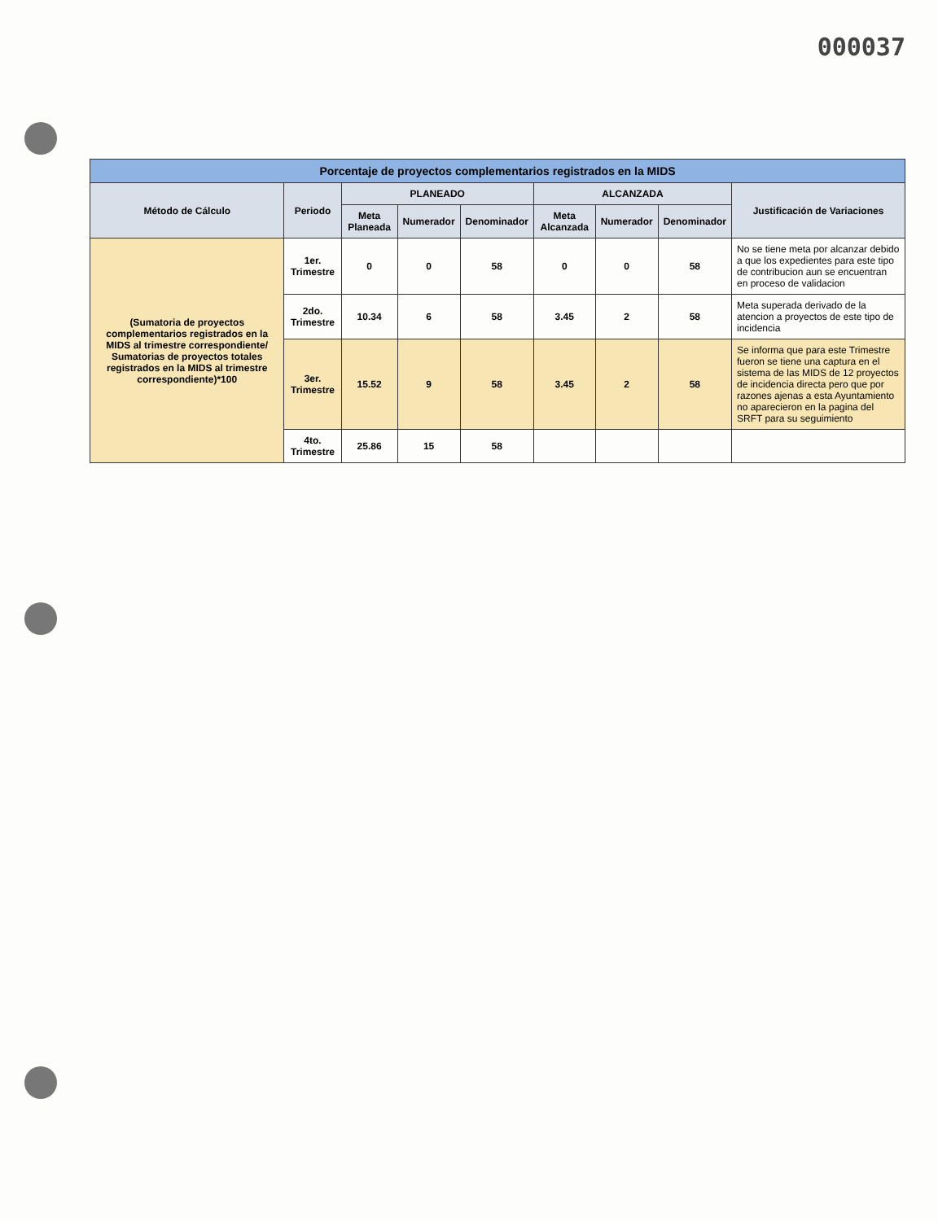000037
| Porcentaje de proyectos complementarios registrados en la MIDS | | | | | | | | |
| --- | --- | --- | --- | --- | --- | --- | --- | --- |
| Método de Cálculo | Periodo | PLANEADO | | | ALCANZADA | | | Justificación de Variaciones |
| | | Meta Planeada | Numerador | Denominador | Meta Alcanzada | Numerador | Denominador | |
| (Sumatoria de proyectos complementarios registrados en la MIDS al trimestre correspondiente/ Sumatorias de proyectos totales registrados en la MIDS al trimestre correspondiente)*100 | 1er. Trimestre | 0 | 0 | 58 | 0 | 0 | 58 | No se tiene meta por alcanzar debido a que los expedientes para este tipo de contribucion aun se encuentran en proceso de validacion |
| | 2do. Trimestre | 10.34 | 6 | 58 | 3.45 | 2 | 58 | Meta superada derivado de la atencion a proyectos de este tipo de incidencia |
| | 3er. Trimestre | 15.52 | 9 | 58 | 3.45 | 2 | 58 | Se informa que para este Trimestre fueron se tiene una captura en el sistema de las MIDS de 12 proyectos de incidencia directa pero que por razones ajenas a esta Ayuntamiento no aparecieron en la pagina del SRFT para su seguimiento |
| | 4to. Trimestre | 25.86 | 15 | 58 | | | | |